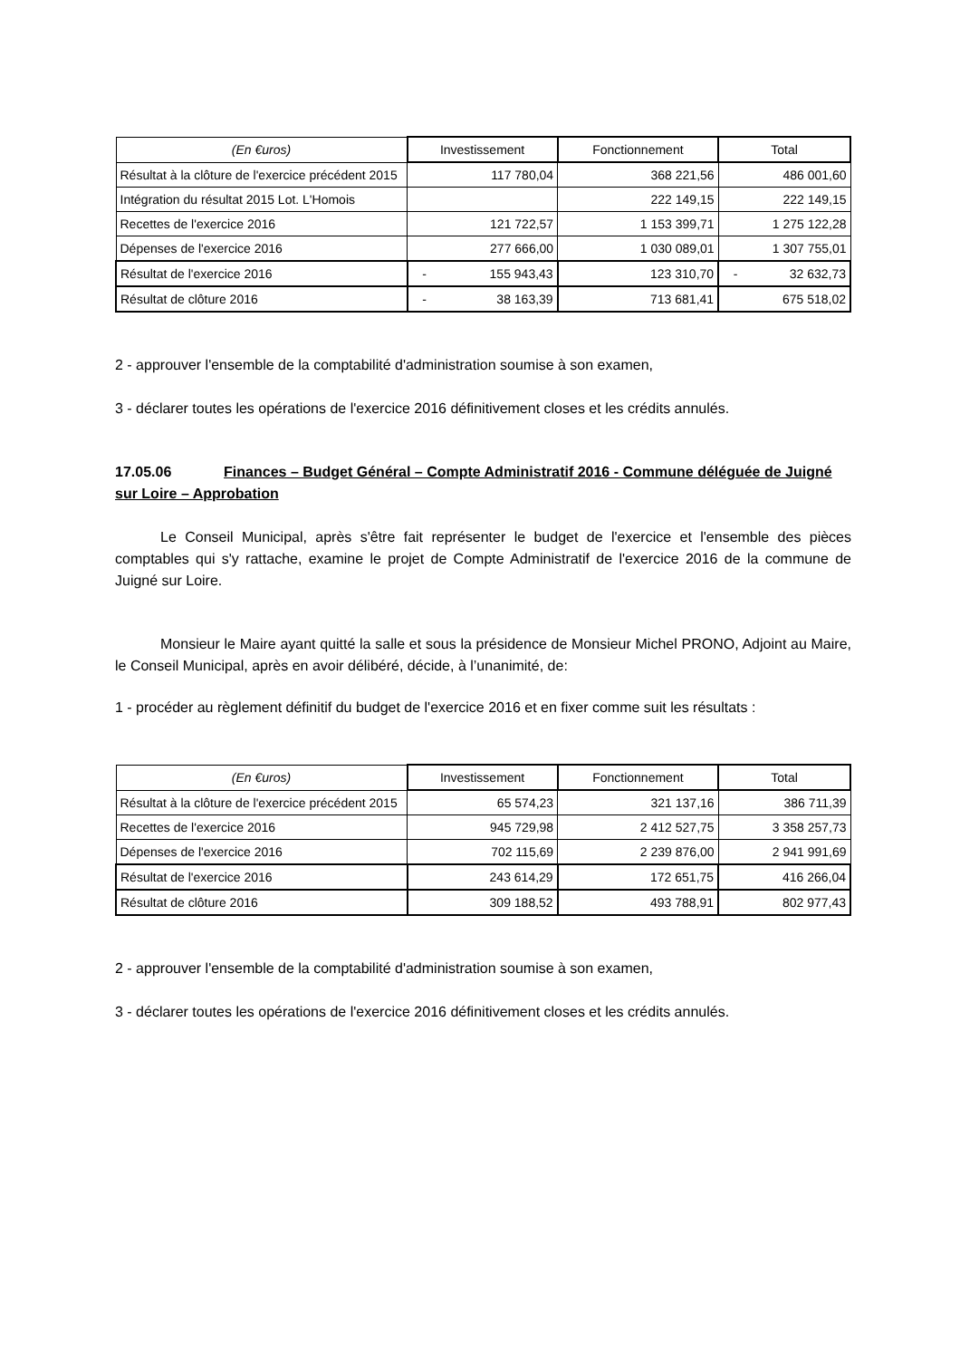| (En €uros) | Investissement | Fonctionnement | Total |
| --- | --- | --- | --- |
| Résultat à la clôture de l'exercice précédent 2015 | 117 780,04 | 368 221,56 | 486 001,60 |
| Intégration du résultat 2015 Lot. L'Homois | | 222 149,15 | 222 149,15 |
| Recettes de l'exercice 2016 | 121 722,57 | 1 153 399,71 | 1 275 122,28 |
| Dépenses de l'exercice 2016 | 277 666,00 | 1 030 089,01 | 1 307 755,01 |
| Résultat de l'exercice 2016 | - 155 943,43 | 123 310,70 | - 32 632,73 |
| Résultat de clôture 2016 | - 38 163,39 | 713 681,41 | 675 518,02 |
2 - approuver l'ensemble de la comptabilité d'administration soumise à son examen,
3 - déclarer toutes les opérations de l'exercice 2016 définitivement closes et les crédits annulés.
17.05.06 Finances – Budget Général – Compte Administratif 2016 - Commune déléguée de Juigné sur Loire – Approbation
Le Conseil Municipal, après s'être fait représenter le budget de l'exercice et l'ensemble des pièces comptables qui s'y rattache, examine le projet de Compte Administratif de l'exercice 2016 de la commune de Juigné sur Loire.
Monsieur le Maire ayant quitté la salle et sous la présidence de Monsieur Michel PRONO, Adjoint au Maire, le Conseil Municipal, après en avoir délibéré, décide, à l’unanimité, de:
1 - procéder au règlement définitif du budget de l'exercice 2016 et en fixer comme suit les résultats :
| (En €uros) | Investissement | Fonctionnement | Total |
| --- | --- | --- | --- |
| Résultat à la clôture de l'exercice précédent 2015 | 65 574,23 | 321 137,16 | 386 711,39 |
| Recettes de l'exercice 2016 | 945 729,98 | 2 412 527,75 | 3 358 257,73 |
| Dépenses de l'exercice 2016 | 702 115,69 | 2 239 876,00 | 2 941 991,69 |
| Résultat de l'exercice 2016 | 243 614,29 | 172 651,75 | 416 266,04 |
| Résultat de clôture 2016 | 309 188,52 | 493 788,91 | 802 977,43 |
2 - approuver l'ensemble de la comptabilité d'administration soumise à son examen,
3 - déclarer toutes les opérations de l'exercice 2016 définitivement closes et les crédits annulés.